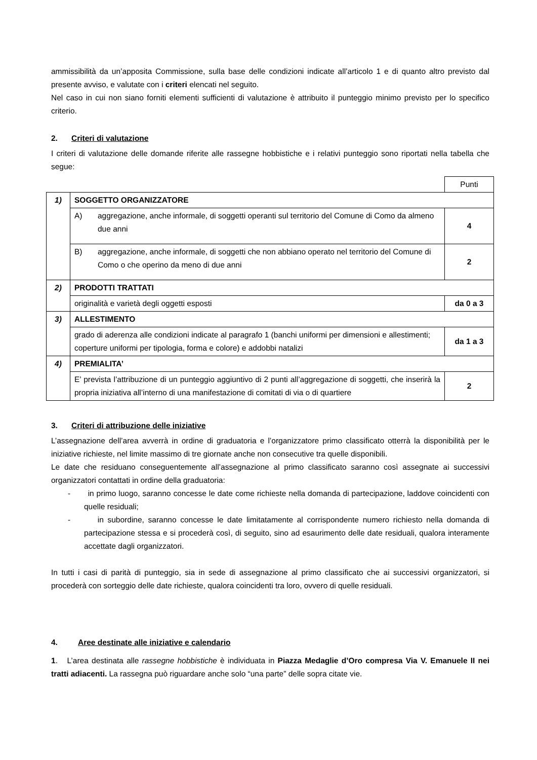ammissibilità da un’apposita Commissione, sulla base delle condizioni indicate all’articolo 1 e di quanto altro previsto dal presente avviso, e valutate con i criteri elencati nel seguito.
Nel caso in cui non siano forniti elementi sufficienti di valutazione è attribuito il punteggio minimo previsto per lo specifico criterio.
2. Criteri di valutazione
I criteri di valutazione delle domande riferite alle rassegne hobbistiche e i relativi punteggio sono riportati nella tabella che segue:
| | | | Punti |
| 1) | SOGGETTO ORGANIZZATORE | | |
| | A) | aggregazione, anche informale, di soggetti operanti sul territorio del Comune di Como da almeno due anni | 4 |
| | B) | aggregazione, anche informale, di soggetti che non abbiano operato nel territorio del Comune di Como o che operino da meno di due anni | 2 |
| 2) | PRODOTTI TRATTATI | | |
| | originalità e varietà degli oggetti esposti | | da 0 a 3 |
| 3) | ALLESTIMENTO | | |
| | grado di aderenza alle condizioni indicate al paragrafo 1 (banchi uniformi per dimensioni e allestimenti; coperture uniformi per tipologia, forma e colore) e addobbi natalizi | | da 1 a 3 |
| 4) | PREMIALITA’ | | |
| | E’ prevista l’attribuzione di un punteggio aggiuntivo di 2 punti all’aggregazione di soggetti, che inserirà la propria iniziativa all’interno di una manifestazione di comitati di via o di quartiere | | 2 |
3. Criteri di attribuzione delle iniziative
L’assegnazione dell’area avverrà in ordine di graduatoria e l’organizzatore primo classificato otterrà la disponibilità per le iniziative richieste, nel limite massimo di tre giornate anche non consecutive tra quelle disponibili.
Le date che residuano conseguentemente all’assegnazione al primo classificato saranno così assegnate ai successivi organizzatori contattati in ordine della graduatoria:
- in primo luogo, saranno concesse le date come richieste nella domanda di partecipazione, laddove coincidenti con quelle residuali;
- in subordine, saranno concesse le date limitatamente al corrispondente numero richiesto nella domanda di partecipazione stessa e si procederà così, di seguito, sino ad esaurimento delle date residuali, qualora interamente accettate dagli organizzatori.
In tutti i casi di parità di punteggio, sia in sede di assegnazione al primo classificato che ai successivi organizzatori, si procederà con sorteggio delle date richieste, qualora coincidenti tra loro, ovvero di quelle residuali.
4. Aree destinate alle iniziative e calendario
1. L’area destinata alle rassegne hobbistiche è individuata in Piazza Medaglie d’Oro compresa Via V. Emanuele II nei tratti adiacenti. La rassegna può riguardare anche solo “una parte” delle sopra citate vie.